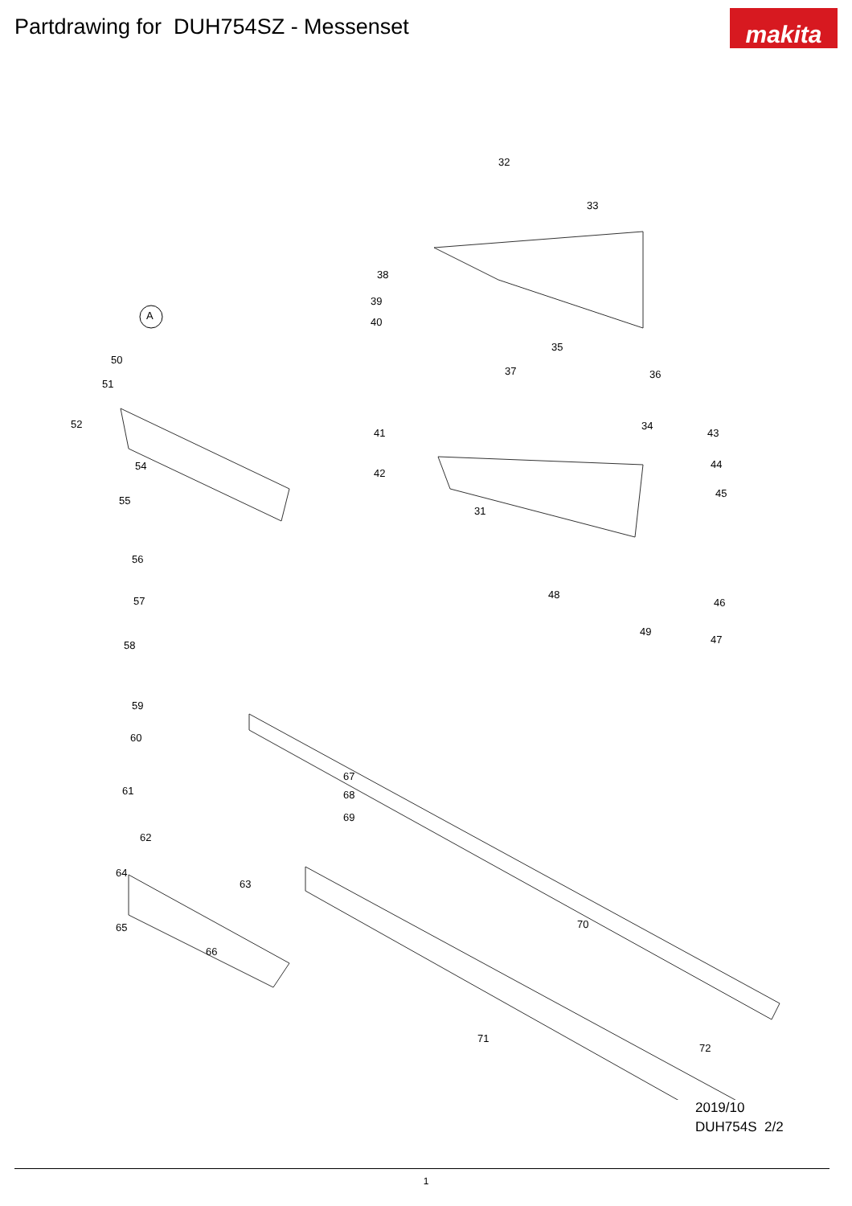Partdrawing for DUH754SZ - Messenset
makita
A
32
33
38
39
40
35
36 37
34
43 41
44
42
31
45
48
46
49
47
50
51
52
54
55
56
57
58
59
60
61
62
64
63
65
66
67
68
69
70
71
72
2019/10
DUH754S 2/2
1